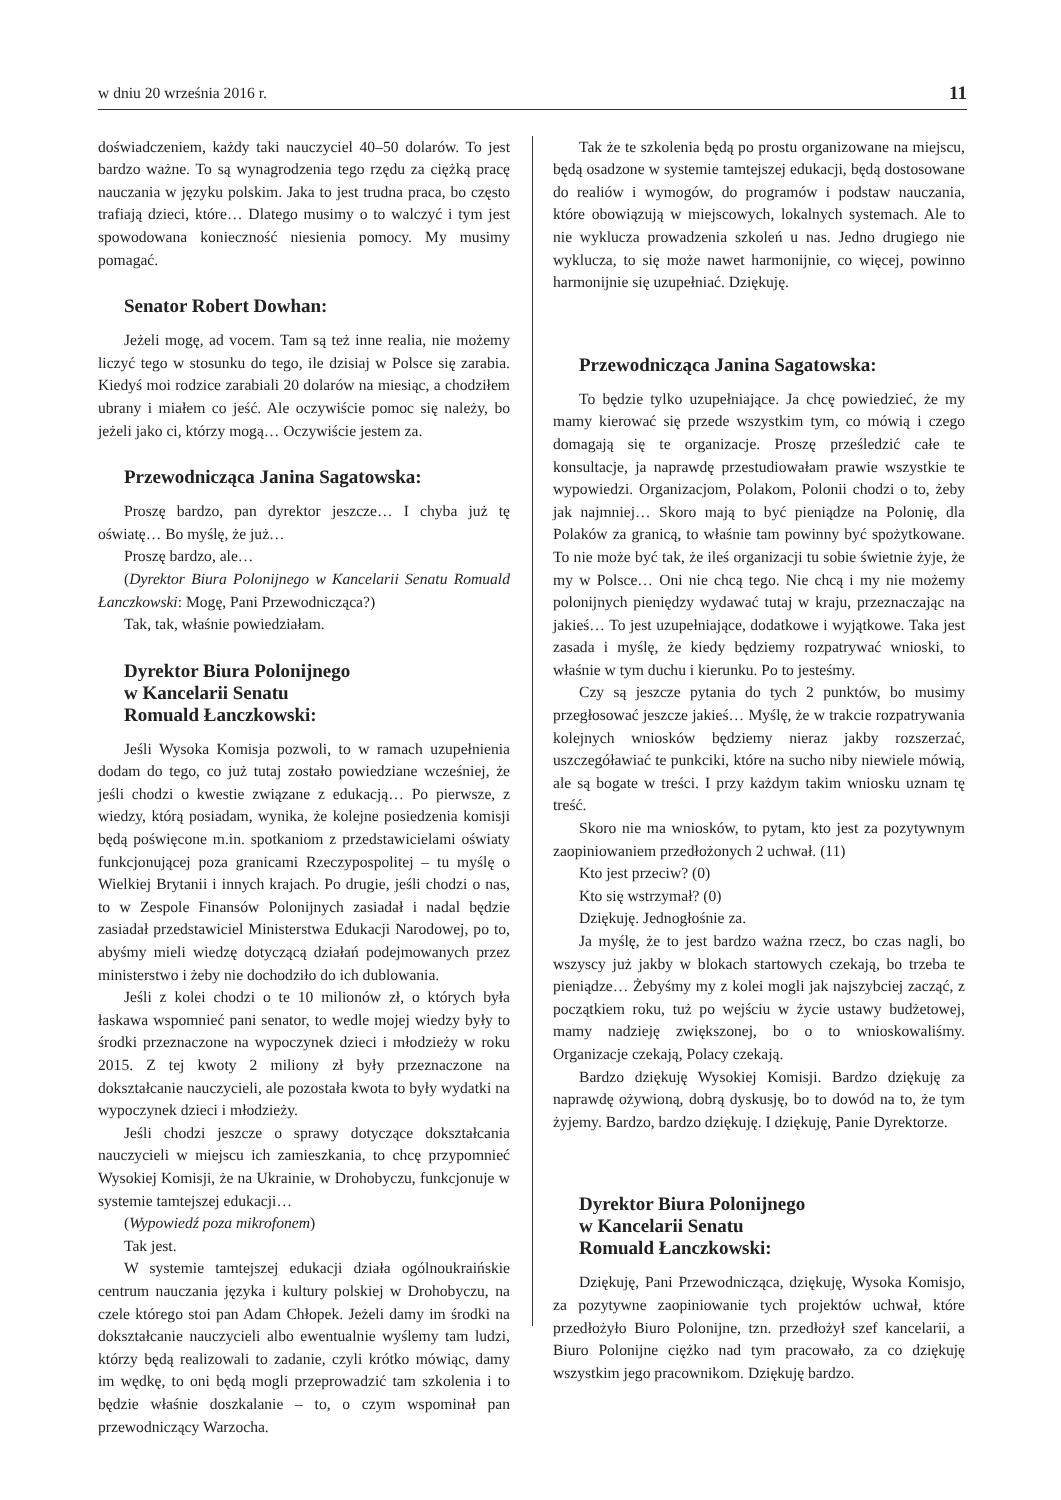w dniu 20 września 2016 r. 11
doświadczeniem, każdy taki nauczyciel 40–50 dolarów. To jest bardzo ważne. To są wynagrodzenia tego rzędu za ciężką pracę nauczania w języku polskim. Jaka to jest trudna praca, bo często trafiają dzieci, które… Dlatego musimy o to walczyć i tym jest spowodowana konieczność niesienia pomocy. My musimy pomagać.
Senator Robert Dowhan:
Jeżeli mogę, ad vocem. Tam są też inne realia, nie możemy liczyć tego w stosunku do tego, ile dzisiaj w Polsce się zarabia. Kiedyś moi rodzice zarabiali 20 dolarów na miesiąc, a chodziłem ubrany i miałem co jeść. Ale oczywiście pomoc się należy, bo jeżeli jako ci, którzy mogą… Oczywiście jestem za.
Przewodnicząca Janina Sagatowska:
Proszę bardzo, pan dyrektor jeszcze… I chyba już tę oświatę… Bo myślę, że już…
Proszę bardzo, ale…
(Dyrektor Biura Polonijnego w Kancelarii Senatu Romuald Łanczkowski: Mogę, Pani Przewodnicząca?)
Tak, tak, właśnie powiedziałam.
Dyrektor Biura Polonijnego
w Kancelarii Senatu
Romuald Łanczkowski:
Jeśli Wysoka Komisja pozwoli, to w ramach uzupełnienia dodam do tego, co już tutaj zostało powiedziane wcześniej, że jeśli chodzi o kwestie związane z edukacją… Po pierwsze, z wiedzy, którą posiadam, wynika, że kolejne posiedzenia komisji będą poświęcone m.in. spotkaniom z przedstawicielami oświaty funkcjonującej poza granicami Rzeczypospolitej – tu myślę o Wielkiej Brytanii i innych krajach. Po drugie, jeśli chodzi o nas, to w Zespole Finansów Polonijnych zasiadał i nadal będzie zasiadał przedstawiciel Ministerstwa Edukacji Narodowej, po to, abyśmy mieli wiedzę dotyczącą działań podejmowanych przez ministerstwo i żeby nie dochodziło do ich dublowania.
Jeśli z kolei chodzi o te 10 milionów zł, o których była łaskawa wspomnieć pani senator, to wedle mojej wiedzy były to środki przeznaczone na wypoczynek dzieci i młodzieży w roku 2015. Z tej kwoty 2 miliony zł były przeznaczone na dokształcanie nauczycieli, ale pozostała kwota to były wydatki na wypoczynek dzieci i młodzieży.
Jeśli chodzi jeszcze o sprawy dotyczące dokształcania nauczycieli w miejscu ich zamieszkania, to chcę przypomnieć Wysokiej Komisji, że na Ukrainie, w Drohobyczu, funkcjonuje w systemie tamtejszej edukacji…
(Wypowiedź poza mikrofonem)
Tak jest.
W systemie tamtejszej edukacji działa ogólnoukraińskie centrum nauczania języka i kultury polskiej w Drohobyczu, na czele którego stoi pan Adam Chłopek. Jeżeli damy im środki na dokształcanie nauczycieli albo ewentualnie wyślemy tam ludzi, którzy będą realizowali to zadanie, czyli krótko mówiąc, damy im wędkę, to oni będą mogli przeprowadzić tam szkolenia i to będzie właśnie doszkalanie – to, o czym wspominał pan przewodniczący Warzocha.
Tak że te szkolenia będą po prostu organizowane na miejscu, będą osadzone w systemie tamtejszej edukacji, będą dostosowane do realiów i wymogów, do programów i podstaw nauczania, które obowiązują w miejscowych, lokalnych systemach. Ale to nie wyklucza prowadzenia szkoleń u nas. Jedno drugiego nie wyklucza, to się może nawet harmonijnie, co więcej, powinno harmonijnie się uzupełniać. Dziękuję.
Przewodnicząca Janina Sagatowska:
To będzie tylko uzupełniające. Ja chcę powiedzieć, że my mamy kierować się przede wszystkim tym, co mówią i czego domagają się te organizacje. Proszę prześledzić całe te konsultacje, ja naprawdę przestudiowałam prawie wszystkie te wypowiedzi. Organizacjom, Polakom, Polonii chodzi o to, żeby jak najmniej… Skoro mają to być pieniądze na Polonię, dla Polaków za granicą, to właśnie tam powinny być spożytkowane. To nie może być tak, że ileś organizacji tu sobie świetnie żyje, że my w Polsce… Oni nie chcą tego. Nie chcą i my nie możemy polonijnych pieniędzy wydawać tutaj w kraju, przeznaczając na jakieś… To jest uzupełniające, dodatkowe i wyjątkowe. Taka jest zasada i myślę, że kiedy będziemy rozpatrywać wnioski, to właśnie w tym duchu i kierunku. Po to jesteśmy.
Czy są jeszcze pytania do tych 2 punktów, bo musimy przegłosować jeszcze jakieś… Myślę, że w trakcie rozpatrywania kolejnych wniosków będziemy nieraz jakby rozszerzać, uszczegóławiać te punkciki, które na sucho niby niewiele mówią, ale są bogate w treści. I przy każdym takim wniosku uznam tę treść.
Skoro nie ma wniosków, to pytam, kto jest za pozytywnym zaopiniowaniem przedłożonych 2 uchwał. (11)
Kto jest przeciw? (0)
Kto się wstrzymał? (0)
Dziękuję. Jednogłośnie za.
Ja myślę, że to jest bardzo ważna rzecz, bo czas nagli, bo wszyscy już jakby w blokach startowych czekają, bo trzeba te pieniądze… Żebyśmy my z kolei mogli jak najszybciej zacząć, z początkiem roku, tuż po wejściu w życie ustawy budżetowej, mamy nadzieję zwiększonej, bo o to wnioskowaliśmy. Organizacje czekają, Polacy czekają.
Bardzo dziękuję Wysokiej Komisji. Bardzo dziękuję za naprawdę ożywioną, dobrą dyskusję, bo to dowód na to, że tym żyjemy. Bardzo, bardzo dziękuję. I dziękuję, Panie Dyrektorze.
Dyrektor Biura Polonijnego
w Kancelarii Senatu
Romuald Łanczkowski:
Dziękuję, Pani Przewodnicząca, dziękuję, Wysoka Komisjo, za pozytywne zaopiniowanie tych projektów uchwał, które przedłożyło Biuro Polonijne, tzn. przedłożył szef kancelarii, a Biuro Polonijne ciężko nad tym pracowało, za co dziękuję wszystkim jego pracownikom. Dziękuję bardzo.